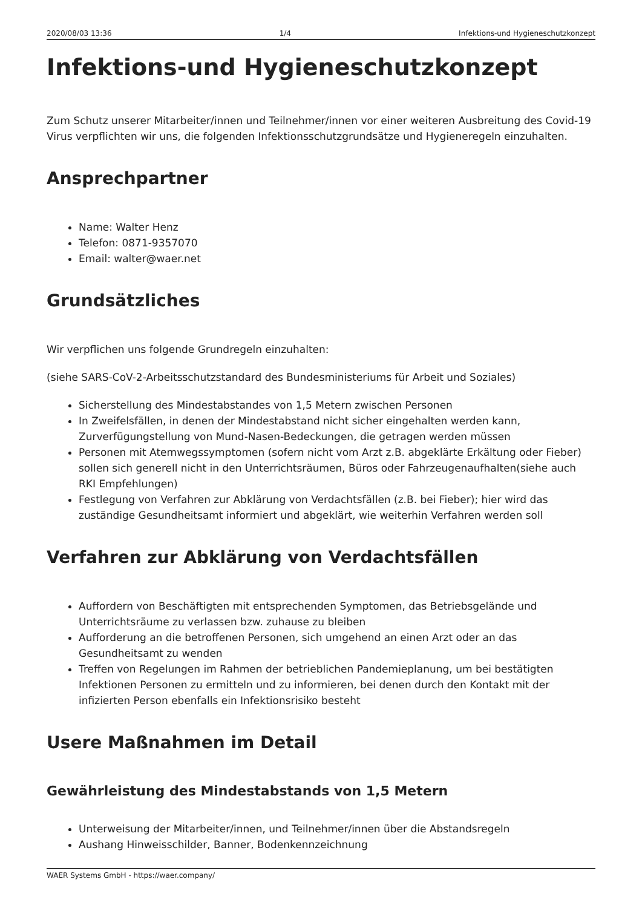2020/08/03 13:36 1/4 Infektions-und Hygieneschutzkonzept
Infektions-und Hygieneschutzkonzept
Zum Schutz unserer Mitarbeiter/innen und Teilnehmer/innen vor einer weiteren Ausbreitung des Covid-19 Virus verpflichten wir uns, die folgenden Infektionsschutzgrundsätze und Hygieneregeln einzuhalten.
Ansprechpartner
Name: Walter Henz
Telefon: 0871-9357070
Email: walter@waer.net
Grundsätzliches
Wir verpflichen uns folgende Grundregeln einzuhalten:
(siehe SARS-CoV-2-Arbeitsschutzstandard des Bundesministeriums für Arbeit und Soziales)
Sicherstellung des Mindestabstandes von 1,5 Metern zwischen Personen
In Zweifelsfällen, in denen der Mindestabstand nicht sicher eingehalten werden kann, Zurverfügungstellung von Mund-Nasen-Bedeckungen, die getragen werden müssen
Personen mit Atemwegssymptomen (sofern nicht vom Arzt z.B. abgeklärte Erkältung oder Fieber) sollen sich generell nicht in den Unterrichtsräumen, Büros oder Fahrzeugenaufhalten(siehe auch RKI Empfehlungen)
Festlegung von Verfahren zur Abklärung von Verdachtsfällen (z.B. bei Fieber); hier wird das zuständige Gesundheitsamt informiert und abgeklärt, wie weiterhin Verfahren werden soll
Verfahren zur Abklärung von Verdachtsfällen
Auffordern von Beschäftigten mit entsprechenden Symptomen, das Betriebsgelände und Unterrichtsräume zu verlassen bzw. zuhause zu bleiben
Aufforderung an die betroffenen Personen, sich umgehend an einen Arzt oder an das Gesundheitsamt zu wenden
Treffen von Regelungen im Rahmen der betrieblichen Pandemieplanung, um bei bestätigten Infektionen Personen zu ermitteln und zu informieren, bei denen durch den Kontakt mit der infizierten Person ebenfalls ein Infektionsrisiko besteht
Usere Maßnahmen im Detail
Gewährleistung des Mindestabstands von 1,5 Metern
Unterweisung der Mitarbeiter/innen, und Teilnehmer/innen über die Abstandsregeln
Aushang Hinweisschilder, Banner, Bodenkennzeichnung
WAER Systems GmbH - https://waer.company/